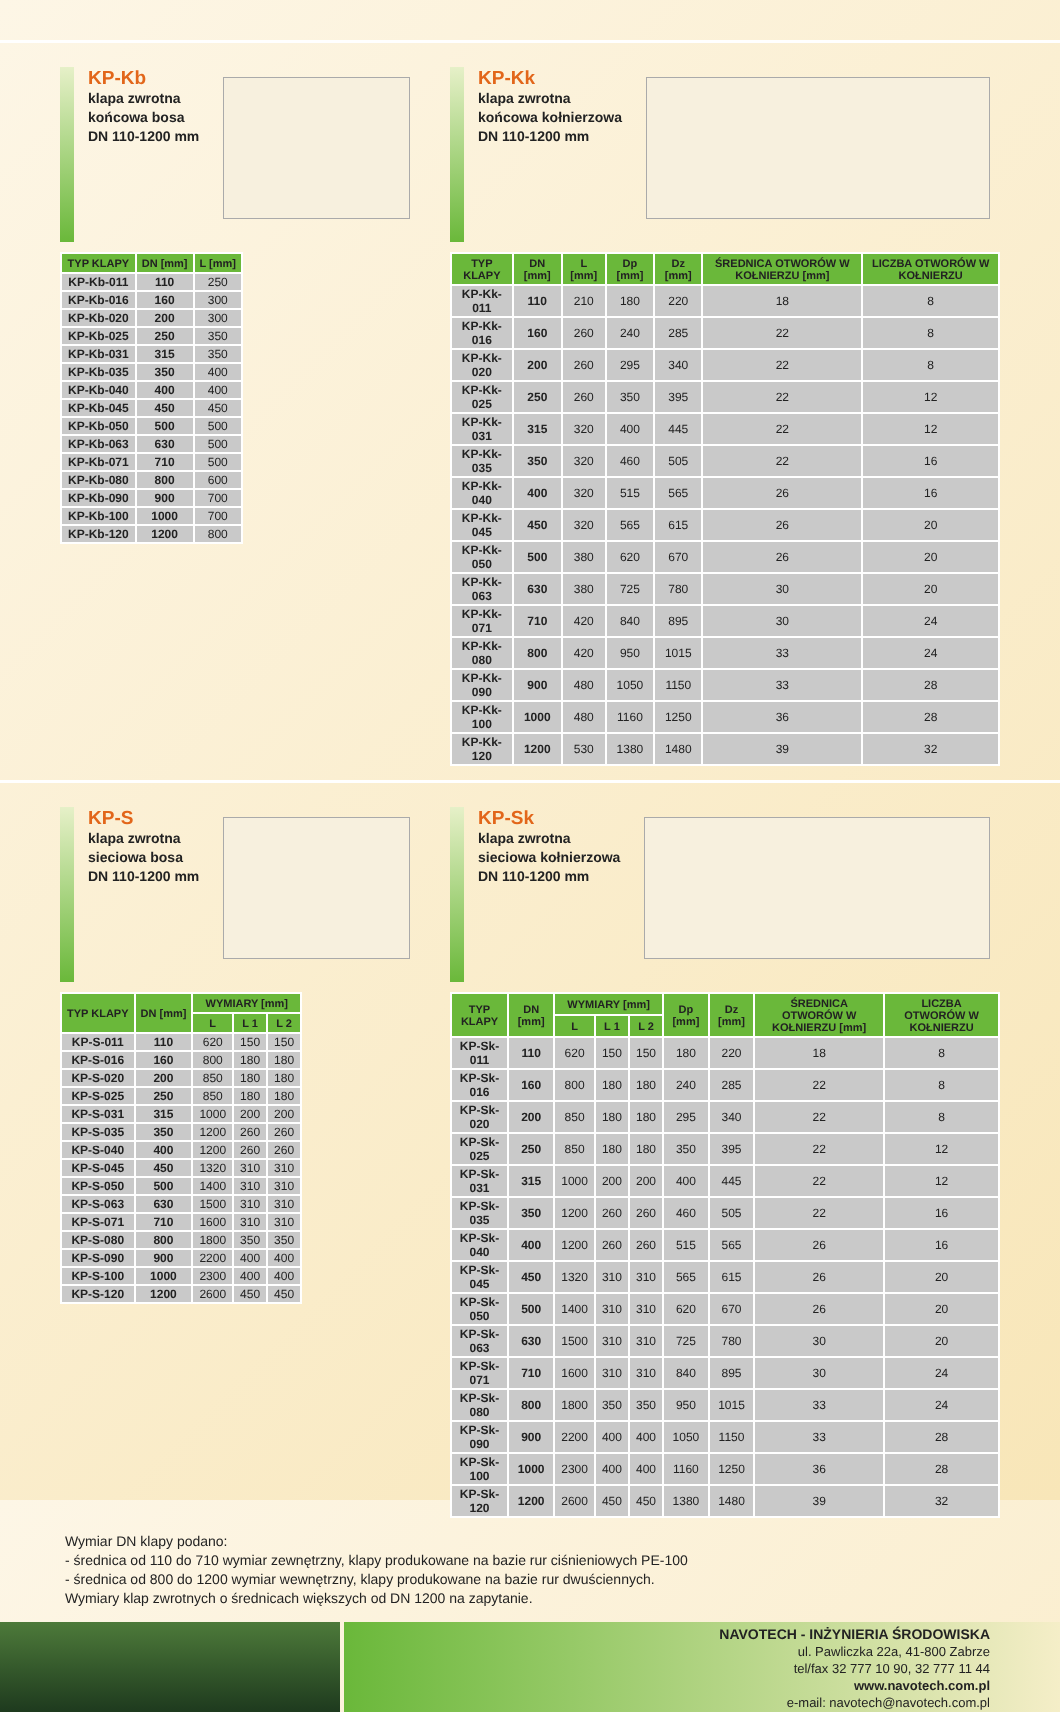KP-Kb
klapa zwrotna
końcowa bosa
DN 110-1200 mm
| TYP KLAPY | DN [mm] | L [mm] |
| --- | --- | --- |
| KP-Kb-011 | 110 | 250 |
| KP-Kb-016 | 160 | 300 |
| KP-Kb-020 | 200 | 300 |
| KP-Kb-025 | 250 | 350 |
| KP-Kb-031 | 315 | 350 |
| KP-Kb-035 | 350 | 400 |
| KP-Kb-040 | 400 | 400 |
| KP-Kb-045 | 450 | 450 |
| KP-Kb-050 | 500 | 500 |
| KP-Kb-063 | 630 | 500 |
| KP-Kb-071 | 710 | 500 |
| KP-Kb-080 | 800 | 600 |
| KP-Kb-090 | 900 | 700 |
| KP-Kb-100 | 1000 | 700 |
| KP-Kb-120 | 1200 | 800 |
KP-Kk
klapa zwrotna
końcowa kołnierzowa
DN 110-1200 mm
| TYP KLAPY | DN [mm] | L [mm] | Dp [mm] | Dz [mm] | ŚREDNICA OTWORÓW W KOŁNIERZU [mm] | LICZBA OTWORÓW W KOŁNIERZU |
| --- | --- | --- | --- | --- | --- | --- |
| KP-Kk-011 | 110 | 210 | 180 | 220 | 18 | 8 |
| KP-Kk-016 | 160 | 260 | 240 | 285 | 22 | 8 |
| KP-Kk-020 | 200 | 260 | 295 | 340 | 22 | 8 |
| KP-Kk-025 | 250 | 260 | 350 | 395 | 22 | 12 |
| KP-Kk-031 | 315 | 320 | 400 | 445 | 22 | 12 |
| KP-Kk-035 | 350 | 320 | 460 | 505 | 22 | 16 |
| KP-Kk-040 | 400 | 320 | 515 | 565 | 26 | 16 |
| KP-Kk-045 | 450 | 320 | 565 | 615 | 26 | 20 |
| KP-Kk-050 | 500 | 380 | 620 | 670 | 26 | 20 |
| KP-Kk-063 | 630 | 380 | 725 | 780 | 30 | 20 |
| KP-Kk-071 | 710 | 420 | 840 | 895 | 30 | 24 |
| KP-Kk-080 | 800 | 420 | 950 | 1015 | 33 | 24 |
| KP-Kk-090 | 900 | 480 | 1050 | 1150 | 33 | 28 |
| KP-Kk-100 | 1000 | 480 | 1160 | 1250 | 36 | 28 |
| KP-Kk-120 | 1200 | 530 | 1380 | 1480 | 39 | 32 |
KP-S
klapa zwrotna
sieciowa bosa
DN 110-1200 mm
| TYP KLAPY | DN [mm] | WYMIARY [mm] | | |
| --- | --- | --- | --- | --- |
| | | L | L 1 | L 2 |
| KP-S-011 | 110 | 620 | 150 | 150 |
| KP-S-016 | 160 | 800 | 180 | 180 |
| KP-S-020 | 200 | 850 | 180 | 180 |
| KP-S-025 | 250 | 850 | 180 | 180 |
| KP-S-031 | 315 | 1000 | 200 | 200 |
| KP-S-035 | 350 | 1200 | 260 | 260 |
| KP-S-040 | 400 | 1200 | 260 | 260 |
| KP-S-045 | 450 | 1320 | 310 | 310 |
| KP-S-050 | 500 | 1400 | 310 | 310 |
| KP-S-063 | 630 | 1500 | 310 | 310 |
| KP-S-071 | 710 | 1600 | 310 | 310 |
| KP-S-080 | 800 | 1800 | 350 | 350 |
| KP-S-090 | 900 | 2200 | 400 | 400 |
| KP-S-100 | 1000 | 2300 | 400 | 400 |
| KP-S-120 | 1200 | 2600 | 450 | 450 |
KP-Sk
klapa zwrotna
sieciowa kołnierzowa
DN 110-1200 mm
| TYP KLAPY | DN [mm] | WYMIARY [mm] | | | Dp [mm] | Dz [mm] | ŚREDNICA OTWORÓW W KOŁNIERZU [mm] | LICZBA OTWORÓW W KOŁNIERZU |
| --- | --- | --- | --- | --- | --- | --- | --- | --- |
| | | L | L 1 | L 2 | | | | |
| KP-Sk-011 | 110 | 620 | 150 | 150 | 180 | 220 | 18 | 8 |
| KP-Sk-016 | 160 | 800 | 180 | 180 | 240 | 285 | 22 | 8 |
| KP-Sk-020 | 200 | 850 | 180 | 180 | 295 | 340 | 22 | 8 |
| KP-Sk-025 | 250 | 850 | 180 | 180 | 350 | 395 | 22 | 12 |
| KP-Sk-031 | 315 | 1000 | 200 | 200 | 400 | 445 | 22 | 12 |
| KP-Sk-035 | 350 | 1200 | 260 | 260 | 460 | 505 | 22 | 16 |
| KP-Sk-040 | 400 | 1200 | 260 | 260 | 515 | 565 | 26 | 16 |
| KP-Sk-045 | 450 | 1320 | 310 | 310 | 565 | 615 | 26 | 20 |
| KP-Sk-050 | 500 | 1400 | 310 | 310 | 620 | 670 | 26 | 20 |
| KP-Sk-063 | 630 | 1500 | 310 | 310 | 725 | 780 | 30 | 20 |
| KP-Sk-071 | 710 | 1600 | 310 | 310 | 840 | 895 | 30 | 24 |
| KP-Sk-080 | 800 | 1800 | 350 | 350 | 950 | 1015 | 33 | 24 |
| KP-Sk-090 | 900 | 2200 | 400 | 400 | 1050 | 1150 | 33 | 28 |
| KP-Sk-100 | 1000 | 2300 | 400 | 400 | 1160 | 1250 | 36 | 28 |
| KP-Sk-120 | 1200 | 2600 | 450 | 450 | 1380 | 1480 | 39 | 32 |
Wymiar DN klapy podano:
- średnica od 110 do 710 wymiar zewnętrzny, klapy produkowane na bazie rur ciśnieniowych PE-100
- średnica od 800 do 1200 wymiar wewnętrzny, klapy produkowane na bazie rur dwuściennych.
Wymiary klap zwrotnych o średnicach większych od DN 1200 na zapytanie.
NAVOTECH - INŻYNIERIA ŚRODOWISKA
ul. Pawliczka 22a, 41-800 Zabrze
tel/fax 32 777 10 90, 32 777 11 44
www.navotech.com.pl
e-mail: navotech@navotech.com.pl